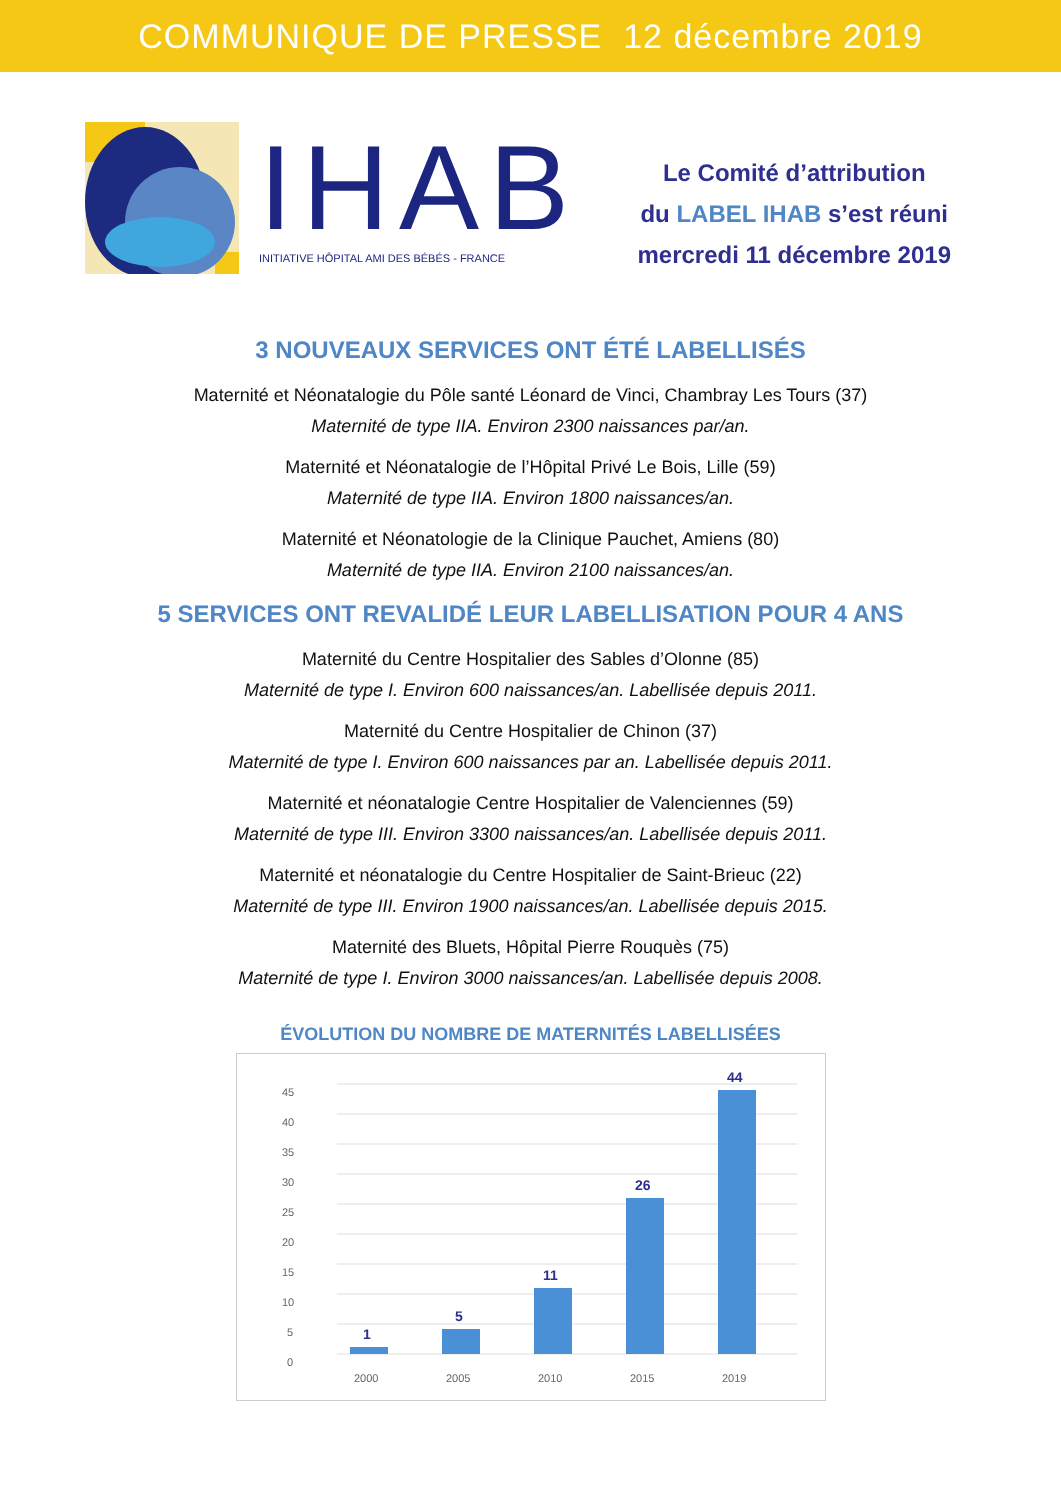COMMUNIQUE DE PRESSE 12 décembre 2019
IHAB
INITIATIVE HÔPITAL AMI DES BÉBÉS - FRANCE
Le Comité d’attribution
du LABEL IHAB s’est réuni
mercredi 11 décembre 2019
3 NOUVEAUX SERVICES ONT ÉTÉ LABELLISÉS
Maternité et Néonatalogie du Pôle santé Léonard de Vinci, Chambray Les Tours (37)
Maternité de type IIA. Environ 2300 naissances par/an.
Maternité et Néonatalogie de l’Hôpital Privé Le Bois, Lille (59)
Maternité de type IIA. Environ 1800 naissances/an.
Maternité et Néonatologie de la Clinique Pauchet, Amiens (80)
Maternité de type IIA. Environ 2100 naissances/an.
5 SERVICES ONT REVALIDÉ LEUR LABELLISATION POUR 4 ANS
Maternité du Centre Hospitalier des Sables d’Olonne (85)
Maternité de type I. Environ 600 naissances/an. Labellisée depuis 2011.
Maternité du Centre Hospitalier de Chinon (37)
Maternité de type I. Environ 600 naissances par an. Labellisée depuis 2011.
Maternité et néonatalogie Centre Hospitalier de Valenciennes (59)
Maternité de type III. Environ 3300 naissances/an. Labellisée depuis 2011.
Maternité et néonatalogie du Centre Hospitalier de Saint-Brieuc (22)
Maternité de type III. Environ 1900 naissances/an. Labellisée depuis 2015.
Maternité des Bluets, Hôpital Pierre Rouquès (75)
Maternité de type I. Environ 3000 naissances/an. Labellisée depuis 2008.
ÉVOLUTION DU NOMBRE DE MATERNITÉS LABELLISÉES
0
5
10
15
20
25
30
35
40
45
1
5
11
26
44
2000
2005
2010
2015
2019